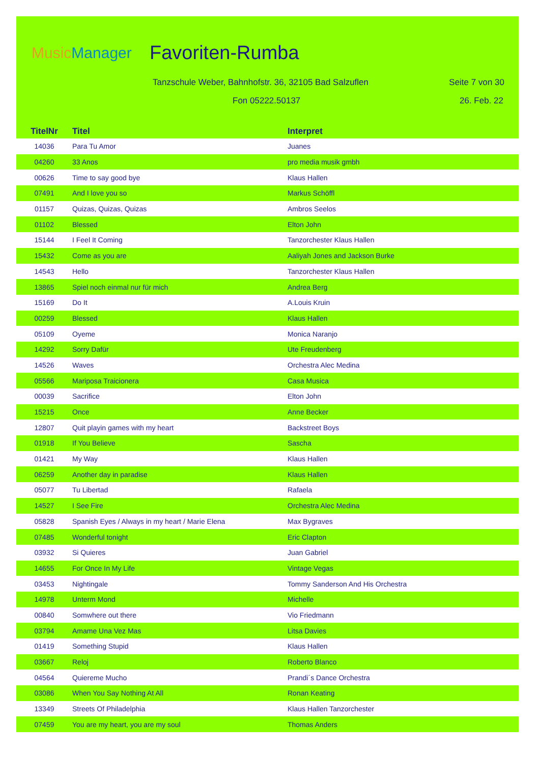MusicManager Favoriten-Rumba
Tanzschule Weber, Bahnhofstr. 36, 32105 Bad Salzuflen
Seite 7 von 30
Fon 05222.50137 26. Feb. 22
| TitelNr | Titel | Interpret |
| --- | --- | --- |
| 14036 | Para Tu Amor | Juanes |
| 04260 | 33 Anos | pro media musik gmbh |
| 00626 | Time to say good bye | Klaus Hallen |
| 07491 | And I love you so | Markus Schöffl |
| 01157 | Quizas, Quizas, Quizas | Ambros Seelos |
| 01102 | Blessed | Elton John |
| 15144 | I Feel It Coming | Tanzorchester Klaus Hallen |
| 15432 | Come as you are | Aaliyah Jones and Jackson Burke |
| 14543 | Hello | Tanzorchester Klaus Hallen |
| 13865 | Spiel noch einmal nur für mich | Andrea Berg |
| 15169 | Do It | A.Louis Kruin |
| 00259 | Blessed | Klaus Hallen |
| 05109 | Oyeme | Monica Naranjo |
| 14292 | Sorry Dafür | Ute Freudenberg |
| 14526 | Waves | Orchestra Alec Medina |
| 05566 | Mariposa Traicionera | Casa Musica |
| 00039 | Sacrifice | Elton John |
| 15215 | Once | Anne Becker |
| 12807 | Quit playin games with my heart | Backstreet Boys |
| 01918 | If You Believe | Sascha |
| 01421 | My Way | Klaus Hallen |
| 06259 | Another day in paradise | Klaus Hallen |
| 05077 | Tu Libertad | Rafaela |
| 14527 | I See Fire | Orchestra Alec Medina |
| 05828 | Spanish Eyes / Always in my heart / Marie Elena | Max Bygraves |
| 07485 | Wonderful tonight | Eric Clapton |
| 03932 | Si Quieres | Juan Gabriel |
| 14655 | For Once In My Life | Vintage Vegas |
| 03453 | Nightingale | Tommy Sanderson And His Orchestra |
| 14978 | Unterm Mond | Michelle |
| 00840 | Somwhere out there | Vio Friedmann |
| 03794 | Amame Una Vez Mas | Litsa Davies |
| 01419 | Something Stupid | Klaus Hallen |
| 03667 | Reloj | Roberto Blanco |
| 04564 | Quiereme Mucho | Prandi´s Dance Orchestra |
| 03086 | When You Say Nothing At All | Ronan Keating |
| 13349 | Streets Of Philadelphia | Klaus Hallen Tanzorchester |
| 07459 | You are my heart, you are my soul | Thomas Anders |